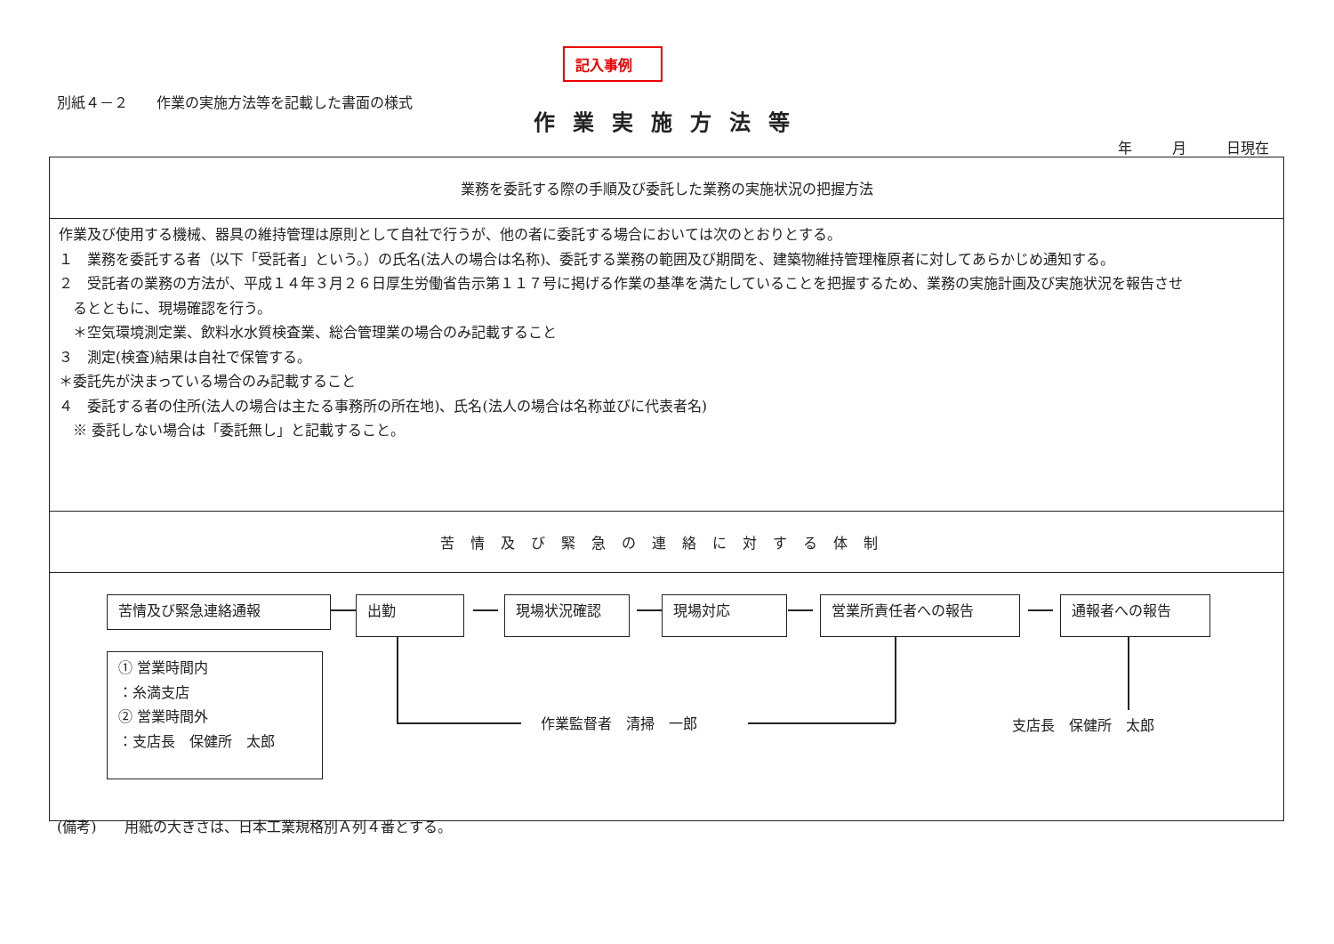記入事例
別紙４－２　　作業の実施方法等を記載した書面の様式
作業実施方法等
年 月 日現在
| 業務を委託する際の手順及び委託した業務の実施状況の把握方法 |
| 作業及び使用する機械、器具の維持管理は原則として自社で行うが、他の者に委託する場合においては次のとおりとする。 １ 業務を委託する者（以下「受託者」という。）の氏名(法人の場合は名称)、委託する業務の範囲及び期間を、建築物維持管理権原者に対してあらかじめ通知する。 ２ 受託者の業務の方法が、平成１４年３月２６日厚生労働省告示第１１７号に掲げる作業の基準を満たしていることを把握するため、業務の実施計画及び実施状況を報告させ るとともに、現場確認を行う。 ＊空気環境測定業、飲料水水質検査業、総合管理業の場合のみ記載すること ３ 測定(検査)結果は自社で保管する。 ＊委託先が決まっている場合のみ記載すること ４ 委託する者の住所(法人の場合は主たる事務所の所在地)、氏名(法人の場合は名称並びに代表者名) ※ 委託しない場合は「委託無し」と記載すること。 |
| 苦情及び緊急の連絡に対する体制 |
| 苦情及び緊急連絡通報 出勤 現場状況確認 現場対応 営業所責任者への報告 通報者への報告 ① 営業時間内 ：糸満支店 ② 営業時間外 ：支店長 保健所 太郎 作業監督者 清掃 一郎 支店長 保健所 太郎 |
(備考)　　用紙の大きさは、日本工業規格別Ａ列４番とする。